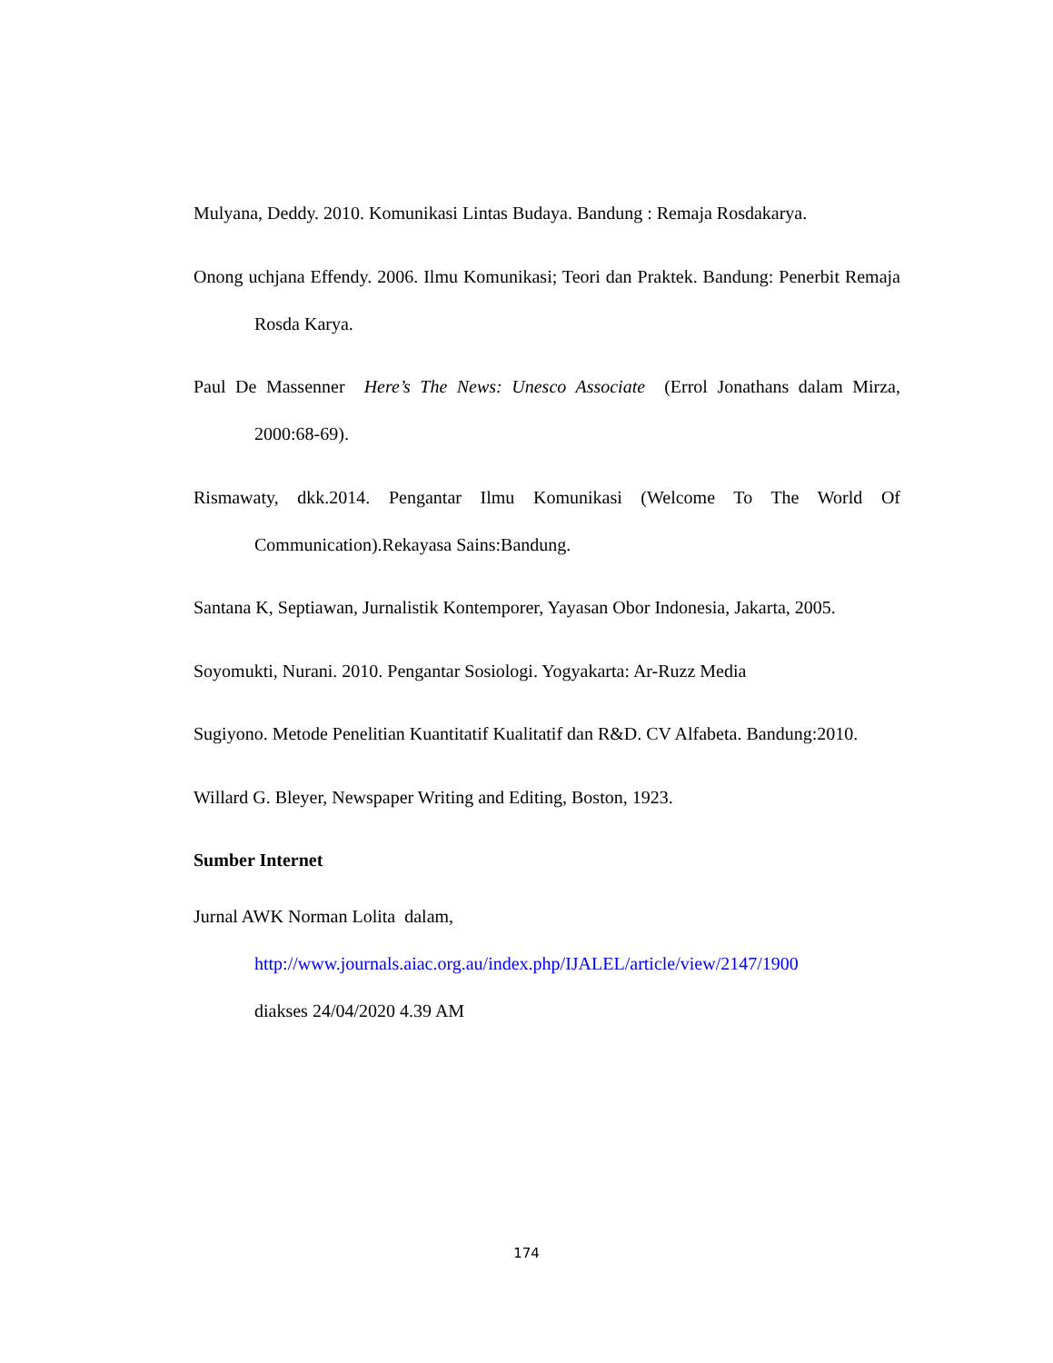Mulyana, Deddy. 2010. Komunikasi Lintas Budaya. Bandung : Remaja Rosdakarya.
Onong uchjana Effendy. 2006. Ilmu Komunikasi; Teori dan Praktek. Bandung: Penerbit Remaja Rosda Karya.
Paul De Massenner Here’s The News: Unesco Associate (Errol Jonathans dalam Mirza, 2000:68-69).
Rismawaty, dkk.2014. Pengantar Ilmu Komunikasi (Welcome To The World Of Communication).Rekayasa Sains:Bandung.
Santana K, Septiawan, Jurnalistik Kontemporer, Yayasan Obor Indonesia, Jakarta, 2005.
Soyomukti, Nurani. 2010. Pengantar Sosiologi. Yogyakarta: Ar-Ruzz Media
Sugiyono. Metode Penelitian Kuantitatif Kualitatif dan R&D. CV Alfabeta. Bandung:2010.
Willard G. Bleyer, Newspaper Writing and Editing, Boston, 1923.
Sumber Internet
Jurnal AWK Norman Lolita dalam,
http://www.journals.aiac.org.au/index.php/IJALEL/article/view/2147/1900
diakses 24/04/2020 4.39 AM
174